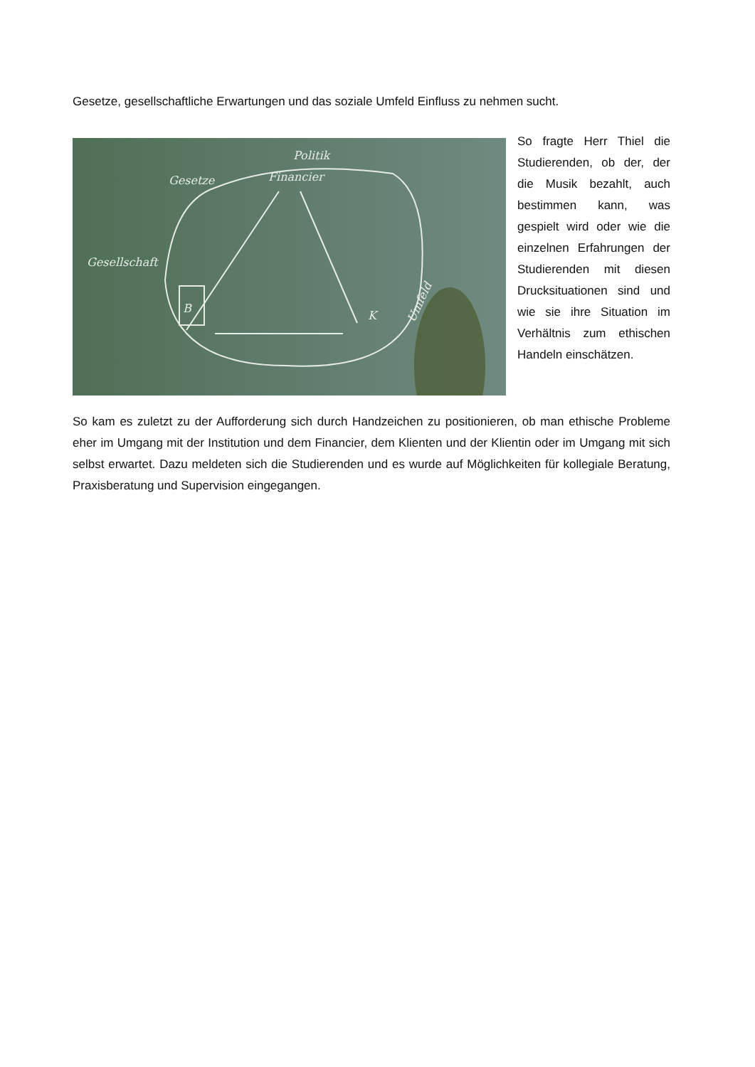Gesetze, gesellschaftliche Erwartungen und das soziale Umfeld Einfluss zu nehmen sucht.
Financier
Politik
Gesetze
Gesellschaft
B
K
Umfeld
So fragte Herr Thiel die Studierenden, ob der, der die Musik bezahlt, auch bestimmen kann, was gespielt wird oder wie die einzelnen Erfahrungen der Studierenden mit diesen Drucksituationen sind und wie sie ihre Situation im Verhältnis zum ethischen Handeln einschätzen.
So kam es zuletzt zu der Aufforderung sich durch Handzeichen zu positionieren, ob man ethische Probleme eher im Umgang mit der Institution und dem Financier, dem Klienten und der Klientin oder im Umgang mit sich selbst erwartet. Dazu meldeten sich die Studierenden und es wurde auf Möglichkeiten für kollegiale Beratung, Praxisberatung und Supervision eingegangen.